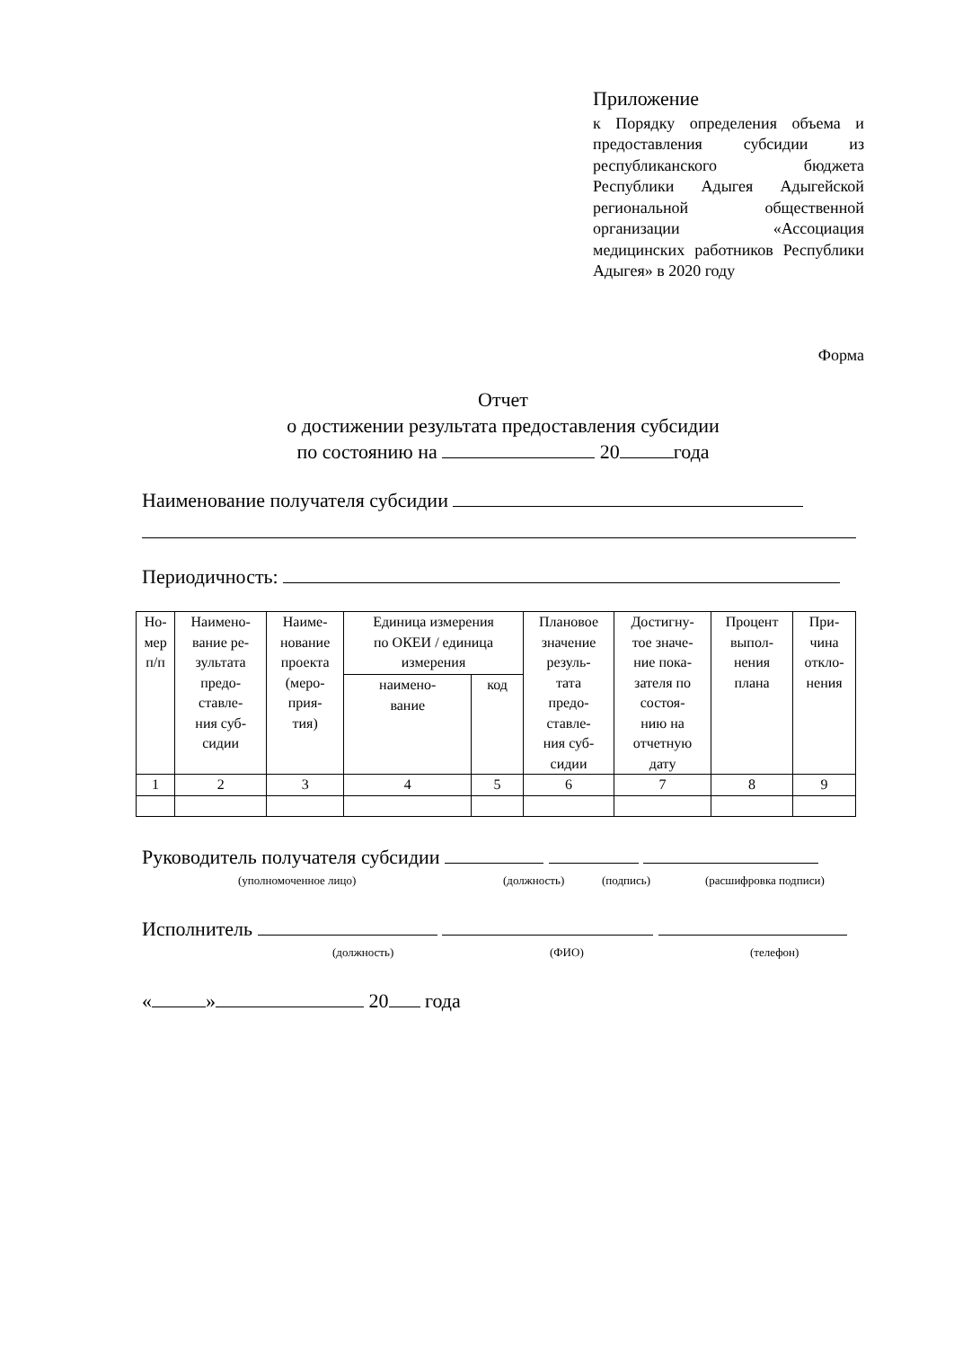Приложение
к Порядку определения объема и предоставления субсидии из республиканского бюджета Республики Адыгея Адыгейской региональной общественной организации «Ассоциация медицинских работников Республики Адыгея» в 2020 году
Форма
Отчет
о достижении результата предоставления субсидии
по состоянию на 20 года
Наименование получателя субсидии
Периодичность:
| Но- мер п/п | Наимено- вание ре- зультата предо- ставле- ния суб- сидии | Наиме- нование проекта (меро- прия- тия) | Единица измерения по ОКЕИ / единица измерения | | Плановое значение резуль- тата предо- ставле- ния суб- сидии | Достигну- тое значе- ние пока- зателя по состоя- нию на отчетную дату | Процент выпол- нения плана | При- чина откло- нения |
| --- | --- | --- | --- | --- | --- | --- | --- | --- |
| | | | наимено- вание | код | | | | |
| 1 | 2 | 3 | 4 | 5 | 6 | 7 | 8 | 9 |
Руководитель получателя субсидии
(уполномоченное лицо) (должность) (подпись) (расшифровка подписи)
Исполнитель
(должность) (ФИО) (телефон)
« » 20 года